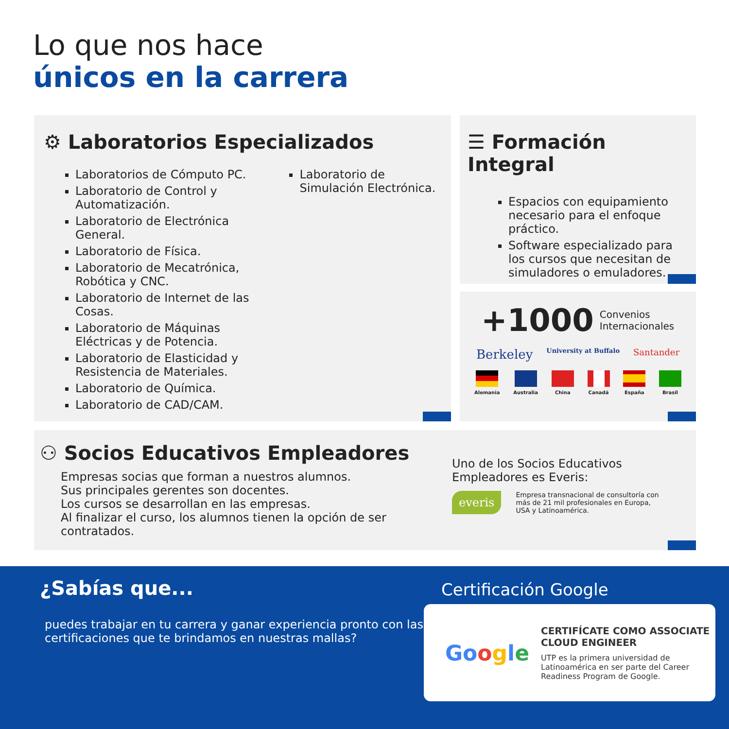Lo que nos hace
únicos en la carrera
⚙ Laboratorios Especializados
Laboratorios de Cómputo PC.
Laboratorio de Control y Automatización.
Laboratorio de Electrónica General.
Laboratorio de Física.
Laboratorio de Mecatrónica, Robótica y CNC.
Laboratorio de Internet de las Cosas.
Laboratorio de Máquinas Eléctricas y de Potencia.
Laboratorio de Elasticidad y Resistencia de Materiales.
Laboratorio de Química.
Laboratorio de CAD/CAM.
Laboratorio de Simulación Electrónica.
☰ Formación Integral
Espacios con equipamiento necesario para el enfoque práctico.
Software especializado para los cursos que necesitan de simuladores o emuladores.
+1000 Convenios
Internacionales
Berkeley University at Buffalo Santander
Alemania Australia China Canadá España Brasil
⚇ Socios Educativos Empleadores
Empresas socias que forman a nuestros alumnos.
Sus principales gerentes son docentes.
Los cursos se desarrollan en las empresas.
Al finalizar el curso, los alumnos tienen la opción de ser contratados.
Uno de los Socios Educativos
Empleadores es Everis:
everis Empresa transnacional de consultoría con más de 21 mil profesionales en Europa, USA y Latinoamérica.
¿Sabías que...
puedes trabajar en tu carrera y ganar experiencia pronto con las certificaciones que te brindamos en nuestras mallas?
Certificación Google
Google
CERTIFÍCATE COMO ASSOCIATE CLOUD ENGINEER
UTP es la primera universidad de Latinoamérica en ser parte del Career Readiness Program de Google.